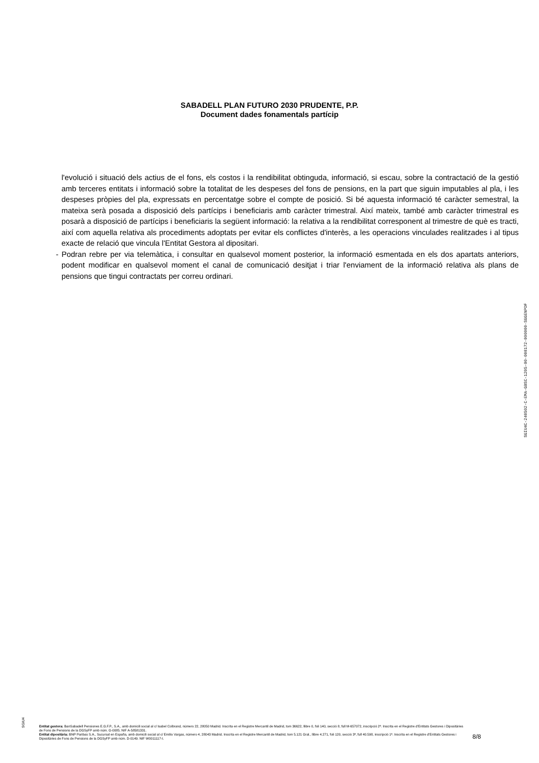SABADELL PLAN FUTURO 2030 PRUDENTE, P.P.
Document dades fonamentals partícip
l'evolució i situació dels actius de el fons, els costos i la rendibilitat obtinguda, informació, si escau, sobre la contractació de la gestió amb terceres entitats i informació sobre la totalitat de les despeses del fons de pensions, en la part que siguin imputables al pla, i les despeses pròpies del pla, expressats en percentatge sobre el compte de posició. Si bé aquesta informació té caràcter semestral, la mateixa serà posada a disposició dels partícips i beneficiaris amb caràcter trimestral. Així mateix, també amb caràcter trimestral es posarà a disposició de partícips i beneficiaris la següent informació: la relativa a la rendibilitat corresponent al trimestre de què es tracti, així com aquella relativa als procediments adoptats per evitar els conflictes d'interès, a les operacions vinculades realitzades i al tipus exacte de relació que vincula l'Entitat Gestora al dipositari.
- Podran rebre per via telemàtica, i consultar en qualsevol moment posterior, la informació esmentada en els dos apartats anteriors, podent modificar en qualsevol moment el canal de comunicació desitjat i triar l'enviament de la informació relativa als plans de pensions que tingui contractats per correu ordinari.
SGIU4C-240502-C-EMA-GBSC-1205-00-000172-000000-SGGENPDF
SGIU4
Entitat gestora: BanSabadell Pensiones E.G.F.P., S.A., amb domicili social al c/ Isabel Colbrand, número 22, 28050 Madrid. Inscrita en el Registre Mercantil de Madrid, tom 36622, llibre 0, foli 140, secció 8, full M-657072, inscripció 2ª. Inscrita en el Registre d'Entitats Gestores i Dipositàries de Fons de Pensions de la DGSyFP amb núm. G-0085. NIF A-58581331.
Entitat dipositària: BNP Paribas S.A., Sucursal en España, amb domicili social al c/ Emilio Vargas, número 4, 28043 Madrid. Inscrita en el Registre Mercantil de Madrid, tom 5.121 Gral., llibre 4.271, foli 120, secció 3ª, full 40.598, inscripció 1ª. Inscrita en el Registre d'Entitats Gestores i Dipositàries de Fons de Pensions de la DGSyFP amb núm. D-0149. NIF W0011117-I.
8/8